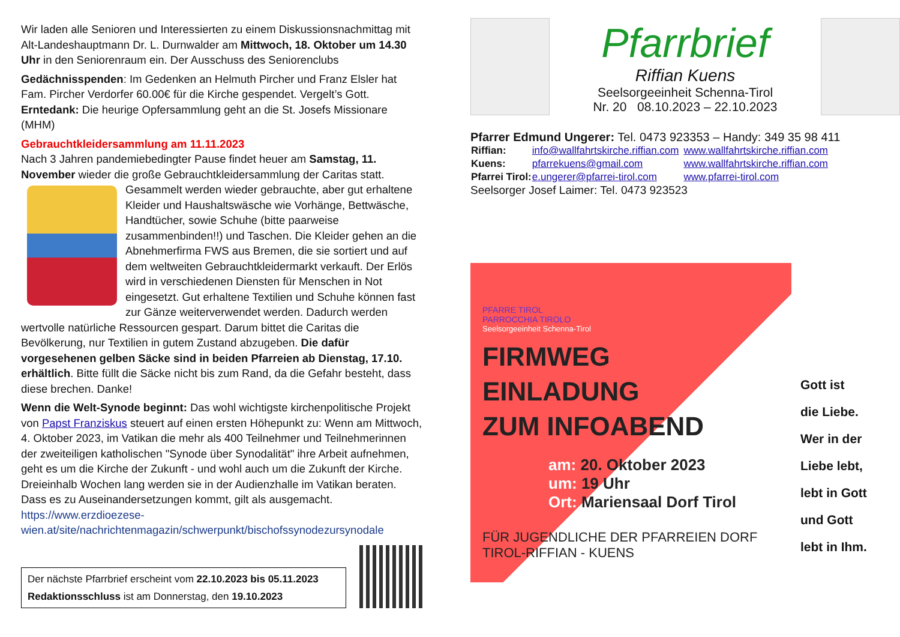Wir laden alle Senioren und Interessierten zu einem Diskussionsnachmittag mit Alt-Landeshauptmann Dr. L. Durnwalder am Mittwoch, 18. Oktober um 14.30 Uhr in den Seniorenraum ein. Der Ausschuss des Seniorenclubs
Gedächnisspenden: Im Gedenken an Helmuth Pircher und Franz Elsler hat Fam. Pircher Verdorfer 60.00€ für die Kirche gespendet. Vergelt’s Gott.
Erntedank: Die heurige Opfersammlung geht an die St. Josefs Missionare (MHM)
Gebrauchtkleidersammlung am 11.11.2023
Nach 3 Jahren pandemiebedingter Pause findet heuer am Samstag, 11. November wieder die große Gebrauchtkleidersammlung der Caritas statt. Gesammelt werden wieder gebrauchte, aber gut erhaltene Kleider und Haushaltswäsche wie Vorhänge, Bettwäsche, Handtücher, sowie Schuhe (bitte paarweise zusammenbinden!!) und Taschen. Die Kleider gehen an die Abnehmerfirma FWS aus Bremen, die sie sortiert und auf dem weltweiten Gebrauchtkleidermarkt verkauft. Der Erlös wird in verschiedenen Diensten für Menschen in Not eingesetzt. Gut erhaltene Textilien und Schuhe können fast zur Gänze weiterverwendet werden. Dadurch werden wertvolle natürliche Ressourcen gespart. Darum bittet die Caritas die Bevölkerung, nur Textilien in gutem Zustand abzugeben. Die dafür vorgesehenen gelben Säcke sind in beiden Pfarreien ab Dienstag, 17.10. erhältlich. Bitte füllt die Säcke nicht bis zum Rand, da die Gefahr besteht, dass diese brechen. Danke!
Wenn die Welt-Synode beginnt: Das wohl wichtigste kirchenpolitische Projekt von Papst Franziskus steuert auf einen ersten Höhepunkt zu: Wenn am Mittwoch, 4. Oktober 2023, im Vatikan die mehr als 400 Teilnehmer und Teilnehmerinnen der zweiteiligen katholischen "Synode über Synodalität" ihre Arbeit aufnehmen, geht es um die Kirche der Zukunft - und wohl auch um die Zukunft der Kirche. Dreieinhalb Wochen lang werden sie in der Audienzhalle im Vatikan beraten. Dass es zu Auseinandersetzungen kommt, gilt als ausgemacht.
https://www.erzdioezese-wien.at/site/nachrichtenmagazin/schwerpunkt/bischofssynodezursynodale
Der nächste Pfarrbrief erscheint vom 22.10.2023 bis 05.11.2023
Redaktionsschluss ist am Donnerstag, den 19.10.2023
Pfarrbrief
Riffian Kuens
Seelsorgeeinheit Schenna-Tirol
Nr. 20 08.10.2023 – 22.10.2023
Pfarrer Edmund Ungerer: Tel. 0473 923353 – Handy: 349 35 98 411
| Riffian: | info@wallfahrtskirche.riffian.com | www.wallfahrtskirche.riffian.com |
| Kuens: | pfarrekuens@gmail.com | www.wallfahrtskirche.riffian.com |
| Pfarrei Tirol: | e.ungerer@pfarrei-tirol.com | www.pfarrei-tirol.com |
Seelsorger Josef Laimer: Tel. 0473 923523
PFARRE TIROL
PARROCCHIA TIROLO
Seelsorgeeinheit Schenna-Tirol
FIRMWEG
EINLADUNG
ZUM INFOABEND
am: 20. Oktober 2023
um: 19 Uhr
Ort: Mariensaal Dorf Tirol
FÜR JUGENDLICHE DER PFARREIEN DORF TIROL-RIFFIAN - KUENS
Gott ist
die Liebe.
Wer in der
Liebe lebt,
lebt in Gott
und Gott
lebt in Ihm.